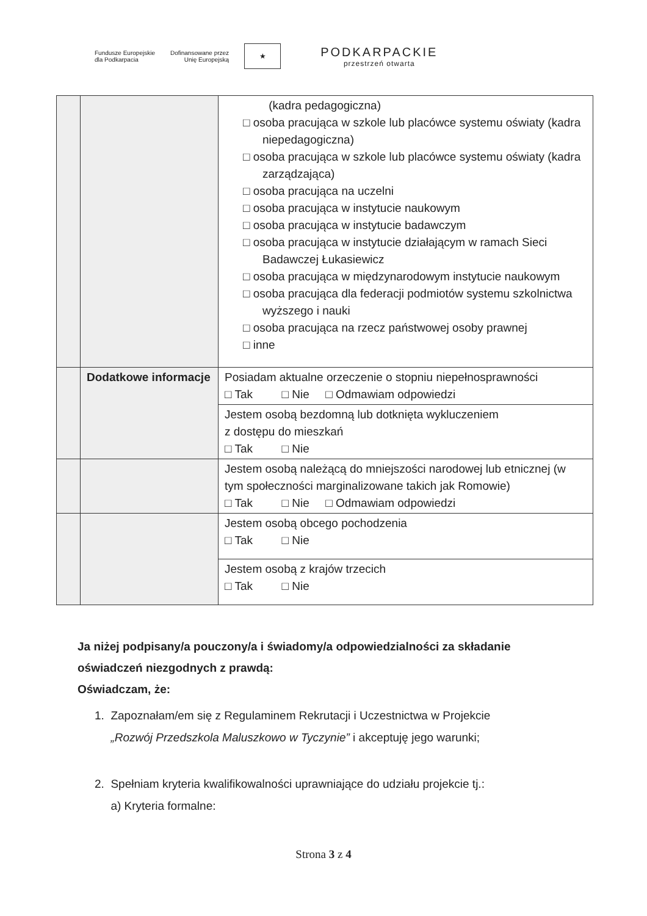Fundusze Europejskie
dla Podkarpacia
Dofinansowane przez
Unię Europejską
★
PODKARPACKIE
przestrzeń otwarta
| | | (kadra pedagogiczna) □ osoba pracująca w szkole lub placówce systemu oświaty (kadra niepedagogiczna) □ osoba pracująca w szkole lub placówce systemu oświaty (kadra zarządzająca) □ osoba pracująca na uczelni □ osoba pracująca w instytucie naukowym □ osoba pracująca w instytucie badawczym □ osoba pracująca w instytucie działającym w ramach Sieci Badawczej Łukasiewicz □ osoba pracująca w międzynarodowym instytucie naukowym □ osoba pracująca dla federacji podmiotów systemu szkolnictwa wyższego i nauki □ osoba pracująca na rzecz państwowej osoby prawnej □ inne |
| | Dodatkowe informacje | Posiadam aktualne orzeczenie o stopniu niepełnosprawności □ Tak □ Nie □ Odmawiam odpowiedzi |
| | | Jestem osobą bezdomną lub dotknięta wykluczeniem z dostępu do mieszkań □ Tak □ Nie |
| | | Jestem osobą należącą do mniejszości narodowej lub etnicznej (w tym społeczności marginalizowane takich jak Romowie) □ Tak □ Nie □ Odmawiam odpowiedzi |
| | | Jestem osobą obcego pochodzenia □ Tak □ Nie |
| | | Jestem osobą z krajów trzecich □ Tak □ Nie |
Ja niżej podpisany/a pouczony/a i świadomy/a odpowiedzialności za składanie oświadczeń niezgodnych z prawdą:
Oświadczam, że:
1. Zapoznałam/em się z Regulaminem Rekrutacji i Uczestnictwa w Projekcie
„Rozwój Przedszkola Maluszkowo w Tyczynie” i akceptuję jego warunki;
2. Spełniam kryteria kwalifikowalności uprawniające do udziału projekcie tj.:
a) Kryteria formalne:
Strona 3 z 4